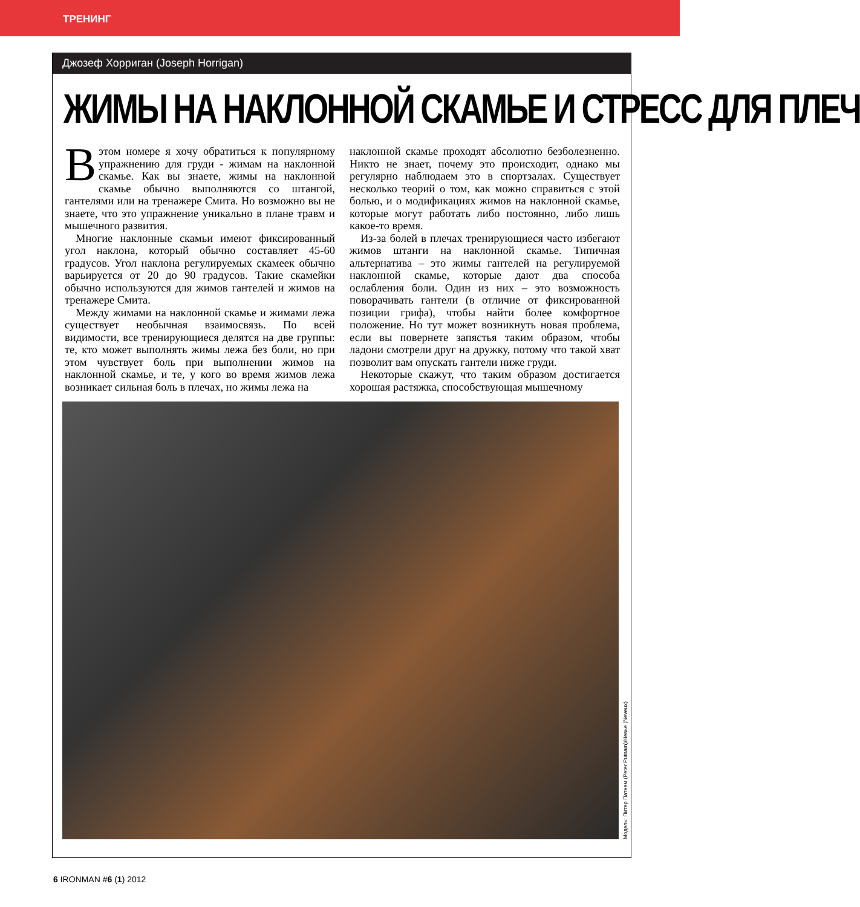ТРЕНИНГ
Джозеф Хорриган (Joseph Horrigan)
ЖИМЫ НА НАКЛОННОЙ СКАМЬЕ И СТРЕСС ДЛЯ ПЛЕЧ
Вэтом номере я хочу обратиться к популярному упражнению для груди - жимам на наклонной скамье. Как вы знаете, жимы на наклонной скамье обычно выполняются со штангой, гантелями или на тренажере Смита. Но возможно вы не знаете, что это упражнение уникально в плане травм и мышечного развития.
Многие наклонные скамьи имеют фиксированный угол наклона, который обычно составляет 45-60 градусов. Угол наклона регулируемых скамеек обычно варьируется от 20 до 90 градусов. Такие скамейки обычно используются для жимов гантелей и жимов на тренажере Смита.
Между жимами на наклонной скамье и жимами лежа существует необычная взаимосвязь. По всей видимости, все тренирующиеся делятся на две группы: те, кто может выполнять жимы лежа без боли, но при этом чувствует боль при выполнении жимов на наклонной скамье, и те, у кого во время жимов лежа возникает сильная боль в плечах, но жимы лежа на
наклонной скамье проходят абсолютно безболезненно. Никто не знает, почему это происходит, однако мы регулярно наблюдаем это в спортзалах. Существует несколько теорий о том, как можно справиться с этой болью, и о модификациях жимов на наклонной скамье, которые могут работать либо постоянно, либо лишь какое-то время.
Из-за болей в плечах тренирующиеся часто избегают жимов штанги на наклонной скамье. Типичная альтернатива – это жимы гантелей на регулируемой наклонной скамье, которые дают два способа ослабления боли. Один из них – это возможность поворачивать гантели (в отличие от фиксированной позиции грифа), чтобы найти более комфортное положение. Но тут может возникнуть новая проблема, если вы повернете запястья таким образом, чтобы ладони смотрели друг на дружку, потому что такой хват позволит вам опускать гантели ниже груди.
Некоторые скажут, что таким образом достигается хорошая растяжка, способствующая мышечному
Модель: Питер Патнем (Peter Putnam)/Невье (Neveux)
6 IRONMAN #6 (1) 2012